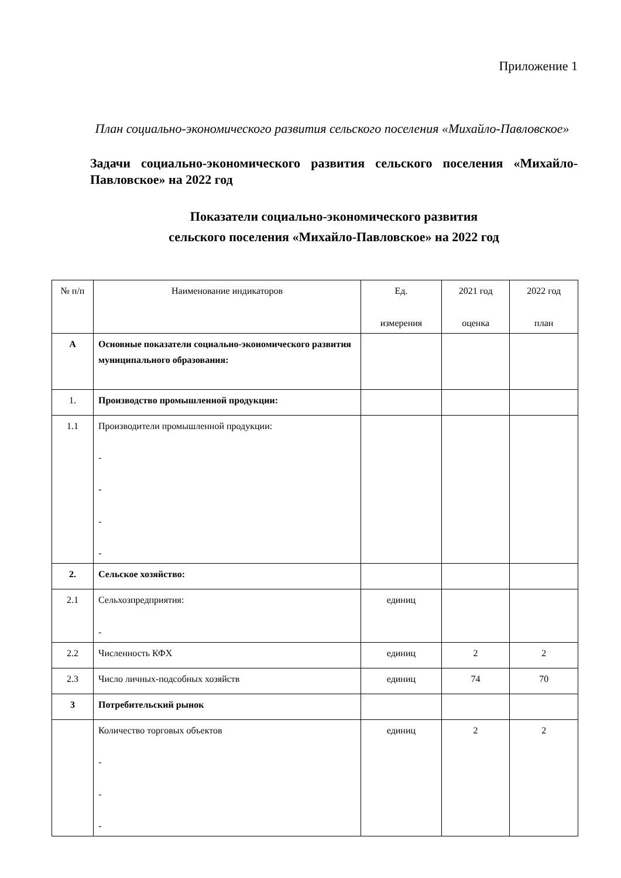Приложение 1
План социально-экономического развития сельского поселения «Михайло-Павловское»
Задачи социально-экономического развития сельского поселения «Михайло-Павловское» на 2022 год
Показатели социально-экономического развития
сельского поселения «Михайло-Павловское» на 2022 год
| № п/п | Наименование индикаторов | Ед. измерения | 2021 год оценка | 2022 год план |
| А | Основные показатели социально-экономического развития муниципального образования: | | | |
| 1. | Производство промышленной продукции: | | | |
| 1.1 | Производители промышленной продукции: - - - - | | | |
| 2. | Сельское хозяйство: | | | |
| 2.1 | Сельхозпредприятия: - | единиц | | |
| 2.2 | Численность КФХ | единиц | 2 | 2 |
| 2.3 | Число личных-подсобных хозяйств | единиц | 74 | 70 |
| 3 | Потребительский рынок | | | |
| | Количество торговых объектов - - - | единиц | 2 | 2 |